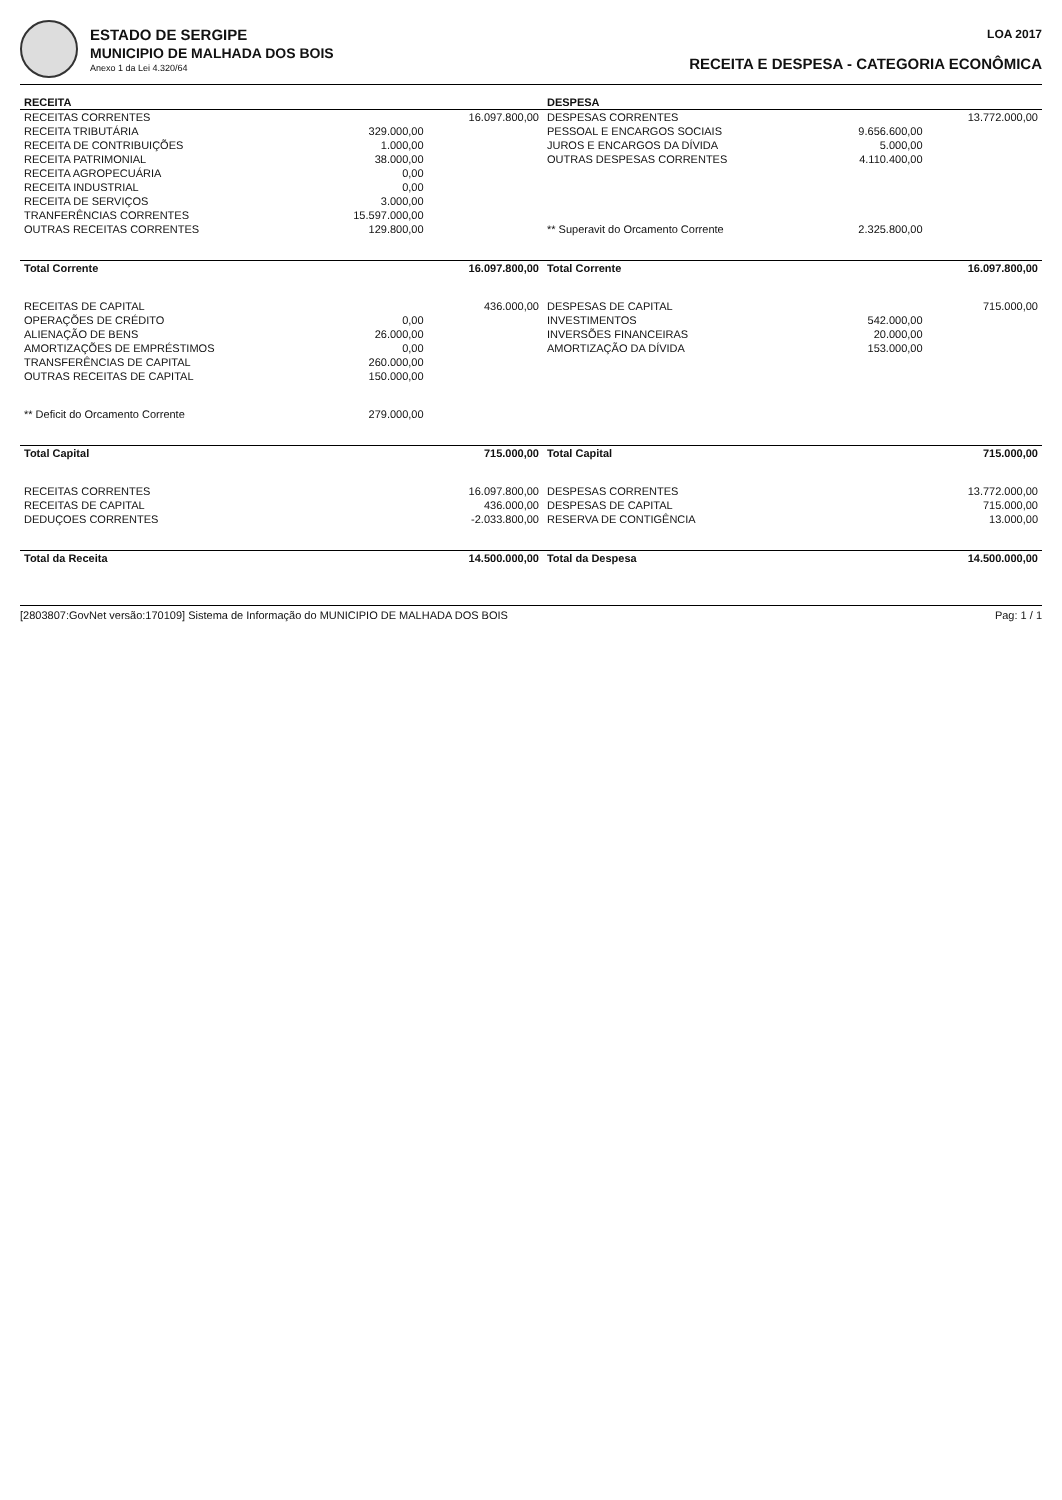ESTADO DE SERGIPE
MUNICIPIO DE MALHADA DOS BOIS
Anexo 1 da Lei 4.320/64
LOA 2017
RECEITA E DESPESA - CATEGORIA ECONÔMICA
| RECEITA | | | DESPESA | | |
| --- | --- | --- | --- | --- | --- |
| RECEITAS CORRENTES | | 16.097.800,00 | DESPESAS CORRENTES | | 13.772.000,00 |
| RECEITA TRIBUTÁRIA | 329.000,00 | | PESSOAL E ENCARGOS SOCIAIS | 9.656.600,00 | |
| RECEITA DE CONTRIBUIÇÕES | 1.000,00 | | JUROS E ENCARGOS DA DÍVIDA | 5.000,00 | |
| RECEITA PATRIMONIAL | 38.000,00 | | OUTRAS DESPESAS CORRENTES | 4.110.400,00 | |
| RECEITA AGROPECUÁRIA | 0,00 | | | | |
| RECEITA INDUSTRIAL | 0,00 | | | | |
| RECEITA DE SERVIÇOS | 3.000,00 | | | | |
| TRANFERÊNCIAS CORRENTES | 15.597.000,00 | | | | |
| OUTRAS RECEITAS CORRENTES | 129.800,00 | | ** Superavit do Orcamento Corrente | 2.325.800,00 | |
| Total Corrente | | 16.097.800,00 | Total Corrente | | 16.097.800,00 |
| RECEITAS DE CAPITAL | | 436.000,00 | DESPESAS DE CAPITAL | | 715.000,00 |
| OPERAÇÕES DE CRÉDITO | 0,00 | | INVESTIMENTOS | 542.000,00 | |
| ALIENAÇÃO DE BENS | 26.000,00 | | INVERSÕES FINANCEIRAS | 20.000,00 | |
| AMORTIZAÇÕES DE EMPRÉSTIMOS | 0,00 | | AMORTIZAÇÃO DA DÍVIDA | 153.000,00 | |
| TRANSFERÊNCIAS DE CAPITAL | 260.000,00 | | | | |
| OUTRAS RECEITAS DE CAPITAL | 150.000,00 | | | | |
| ** Deficit do Orcamento Corrente | 279.000,00 | | | | |
| Total Capital | | 715.000,00 | Total Capital | | 715.000,00 |
| RECEITAS CORRENTES | | 16.097.800,00 | DESPESAS CORRENTES | | 13.772.000,00 |
| RECEITAS DE CAPITAL | | 436.000,00 | DESPESAS DE CAPITAL | | 715.000,00 |
| DEDUÇOES CORRENTES | | -2.033.800,00 | RESERVA DE CONTIGÊNCIA | | 13.000,00 |
| Total da Receita | | 14.500.000,00 | Total da Despesa | | 14.500.000,00 |
[2803807:GovNet versão:170109] Sistema de Informação do MUNICIPIO DE MALHADA DOS BOIS Pag: 1 / 1